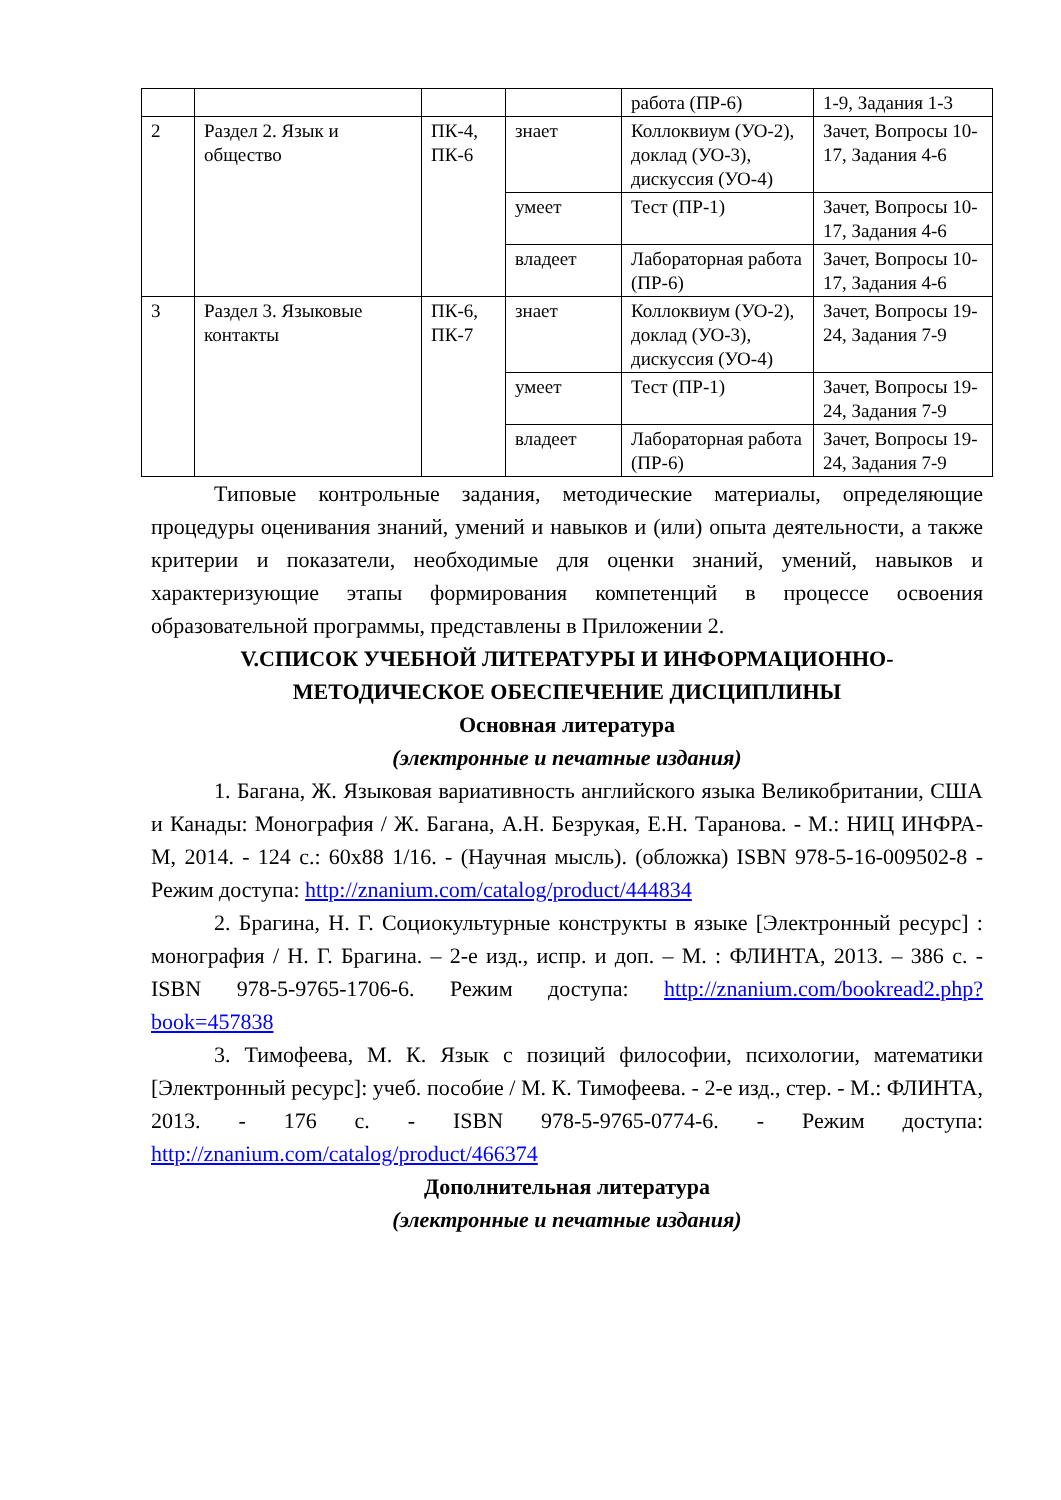| | | | | работа (ПР-6) | 1-9, Задания 1-3 |
| 2 | Раздел 2. Язык и общество | ПК-4, ПК-6 | знает | Коллоквиум (УО-2), доклад (УО-3), дискуссия (УО-4) | Зачет, Вопросы 10-17, Задания 4-6 |
| | | | умеет | Тест (ПР-1) | Зачет, Вопросы 10-17, Задания 4-6 |
| | | | владеет | Лабораторная работа (ПР-6) | Зачет, Вопросы 10-17, Задания 4-6 |
| 3 | Раздел 3. Языковые контакты | ПК-6, ПК-7 | знает | Коллоквиум (УО-2), доклад (УО-3), дискуссия (УО-4) | Зачет, Вопросы 19-24, Задания 7-9 |
| | | | умеет | Тест (ПР-1) | Зачет, Вопросы 19-24, Задания 7-9 |
| | | | владеет | Лабораторная работа (ПР-6) | Зачет, Вопросы 19-24, Задания 7-9 |
Типовые контрольные задания, методические материалы, определяющие процедуры оценивания знаний, умений и навыков и (или) опыта деятельности, а также критерии и показатели, необходимые для оценки знаний, умений, навыков и характеризующие этапы формирования компетенций в процессе освоения образовательной программы, представлены в Приложении 2.
V.СПИСОК УЧЕБНОЙ ЛИТЕРАТУРЫ И ИНФОРМАЦИОННО-МЕТОДИЧЕСКОЕ ОБЕСПЕЧЕНИЕ ДИСЦИПЛИНЫ
Основная литература
(электронные и печатные издания)
1. Багана, Ж. Языковая вариативность английского языка Великобритании, США и Канады: Монография / Ж. Багана, А.Н. Безрукая, Е.Н. Таранова. - М.: НИЦ ИНФРА-М, 2014. - 124 с.: 60x88 1/16. - (Научная мысль). (обложка) ISBN 978-5-16-009502-8 - Режим доступа: http://znanium.com/catalog/product/444834
2. Брагина, Н. Г. Социокультурные конструкты в языке [Электронный ресурс] : монография / Н. Г. Брагина. – 2-е изд., испр. и доп. – М. : ФЛИНТА, 2013. – 386 с. - ISBN 978-5-9765-1706-6. Режим доступа: http://znanium.com/bookread2.php?book=457838
3. Тимофеева, М. К. Язык с позиций философии, психологии, математики [Электронный ресурс]: учеб. пособие / М. К. Тимофеева. - 2-е изд., стер. - М.: ФЛИНТА, 2013. - 176 с. - ISBN 978-5-9765-0774-6. - Режим доступа: http://znanium.com/catalog/product/466374
Дополнительная литература
(электронные и печатные издания)